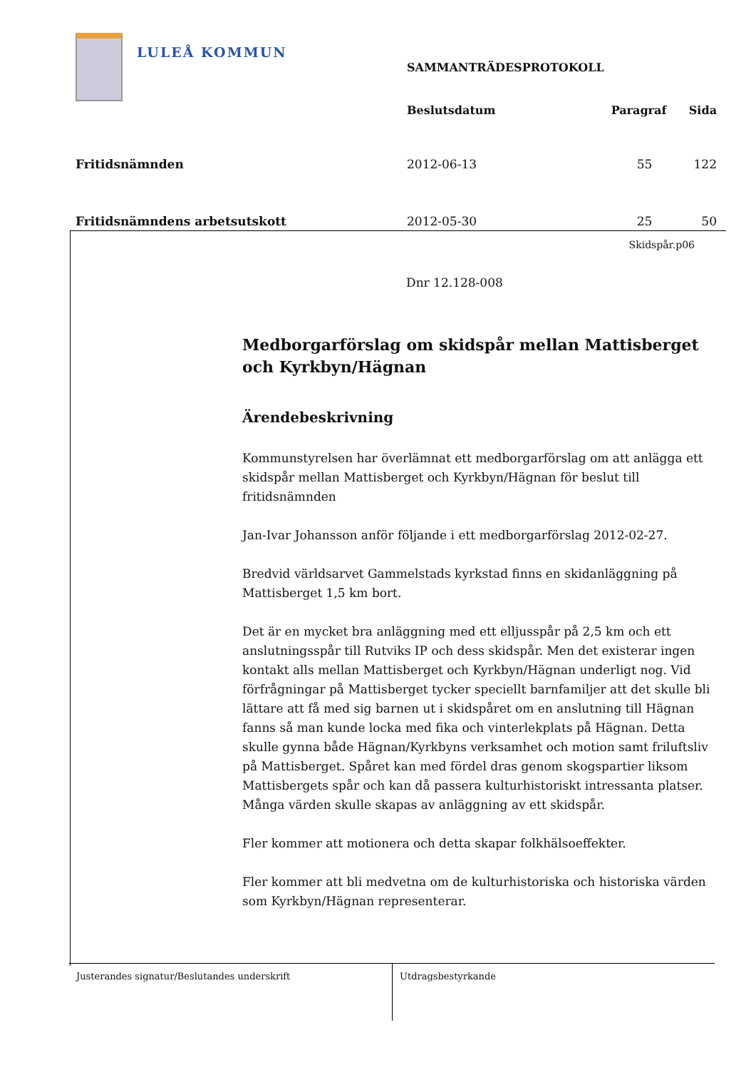LULEÅ KOMMUN
| | SAMMANTRÄDESPROTOKOLL | | |
| | Beslutsdatum | Paragraf | Sida |
| Fritidsnämnden | 2012-06-13 | 55 | 122 |
| Fritidsnämndens arbetsutskott | 2012-05-30 | 25 | 50 |
Skidspår.p06
Dnr 12.128-008
Medborgarförslag om skidspår mellan Mattisberget och Kyrkbyn/Hägnan
Ärendebeskrivning
Kommunstyrelsen har överlämnat ett medborgarförslag om att anlägga ett skidspår mellan Mattisberget och Kyrkbyn/Hägnan för beslut till fritidsnämnden
Jan-Ivar Johansson anför följande i ett medborgarförslag 2012-02-27.
Bredvid världsarvet Gammelstads kyrkstad finns en skidanläggning på Mattisberget 1,5 km bort.
Det är en mycket bra anläggning med ett elljusspår på 2,5 km och ett anslutningsspår till Rutviks IP och dess skidspår. Men det existerar ingen kontakt alls mellan Mattisberget och Kyrkbyn/Hägnan underligt nog. Vid förfrågningar på Mattisberget tycker speciellt barnfamiljer att det skulle bli lättare att få med sig barnen ut i skidspåret om en anslutning till Hägnan fanns så man kunde locka med fika och vinterlekplats på Hägnan. Detta skulle gynna både Hägnan/Kyrkbyns verksamhet och motion samt friluftsliv på Mattisberget. Spåret kan med fördel dras genom skogspartier liksom Mattisbergets spår och kan då passera kulturhistoriskt intressanta platser. Många värden skulle skapas av anläggning av ett skidspår.
Fler kommer att motionera och detta skapar folkhälsoeffekter.
Fler kommer att bli medvetna om de kulturhistoriska och historiska värden som Kyrkbyn/Hägnan representerar.
Justerandes signatur/Beslutandes underskrift Utdragsbestyrkande